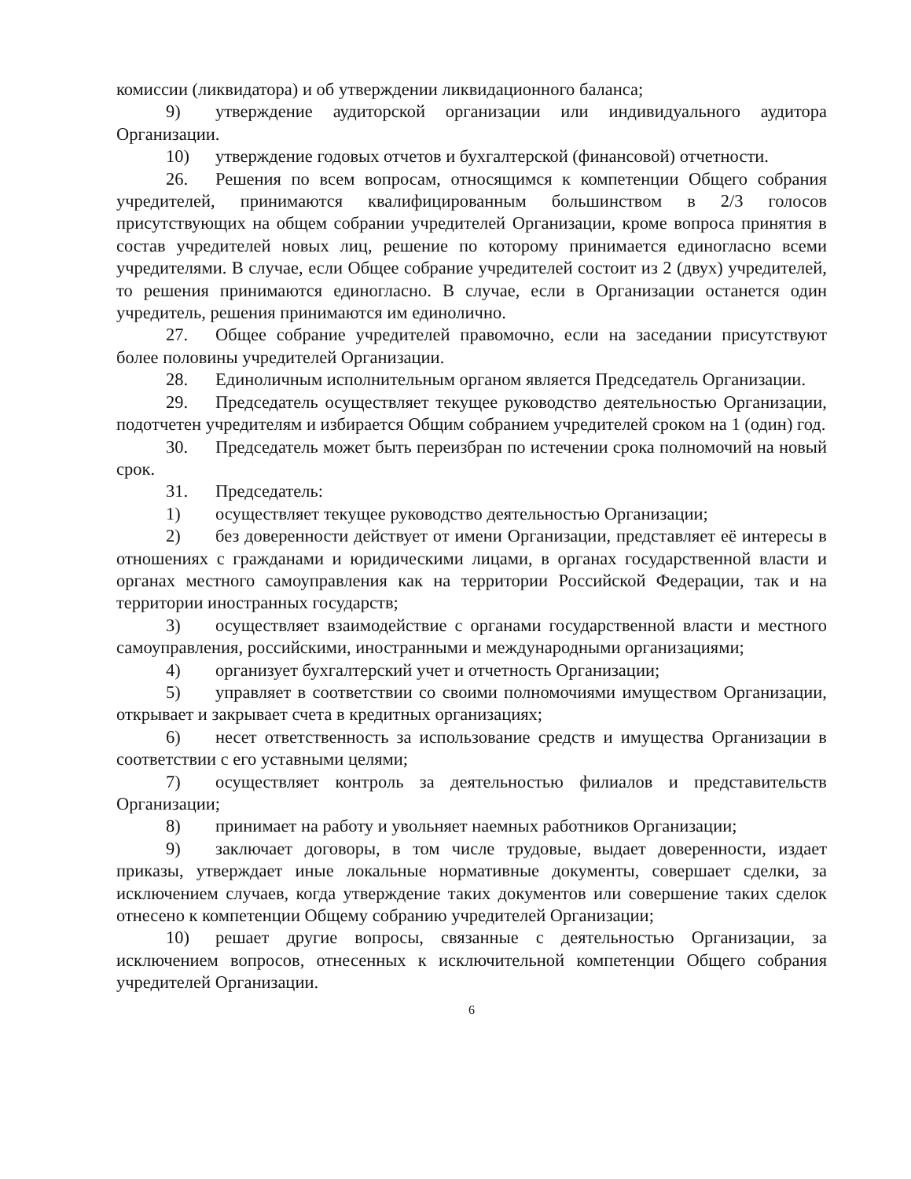комиссии (ликвидатора) и об утверждении ликвидационного баланса;
9) утверждение аудиторской организации или индивидуального аудитора Организации.
10) утверждение годовых отчетов и бухгалтерской (финансовой) отчетности.
26. Решения по всем вопросам, относящимся к компетенции Общего собрания учредителей, принимаются квалифицированным большинством в 2/3 голосов присутствующих на общем собрании учредителей Организации, кроме вопроса принятия в состав учредителей новых лиц, решение по которому принимается единогласно всеми учредителями. В случае, если Общее собрание учредителей состоит из 2 (двух) учредителей, то решения принимаются единогласно. В случае, если в Организации останется один учредитель, решения принимаются им единолично.
27. Общее собрание учредителей правомочно, если на заседании присутствуют более половины учредителей Организации.
28. Единоличным исполнительным органом является Председатель Организации.
29. Председатель осуществляет текущее руководство деятельностью Организации, подотчетен учредителям и избирается Общим собранием учредителей сроком на 1 (один) год.
30. Председатель может быть переизбран по истечении срока полномочий на новый срок.
31. Председатель:
1) осуществляет текущее руководство деятельностью Организации;
2) без доверенности действует от имени Организации, представляет её интересы в отношениях с гражданами и юридическими лицами, в органах государственной власти и органах местного самоуправления как на территории Российской Федерации, так и на территории иностранных государств;
3) осуществляет взаимодействие с органами государственной власти и местного самоуправления, российскими, иностранными и международными организациями;
4) организует бухгалтерский учет и отчетность Организации;
5) управляет в соответствии со своими полномочиями имуществом Организации, открывает и закрывает счета в кредитных организациях;
6) несет ответственность за использование средств и имущества Организации в соответствии с его уставными целями;
7) осуществляет контроль за деятельностью филиалов и представительств Организации;
8) принимает на работу и увольняет наемных работников Организации;
9) заключает договоры, в том числе трудовые, выдает доверенности, издает приказы, утверждает иные локальные нормативные документы, совершает сделки, за исключением случаев, когда утверждение таких документов или совершение таких сделок отнесено к компетенции Общему собранию учредителей Организации;
10) решает другие вопросы, связанные с деятельностью Организации, за исключением вопросов, отнесенных к исключительной компетенции Общего собрания учредителей Организации.
6